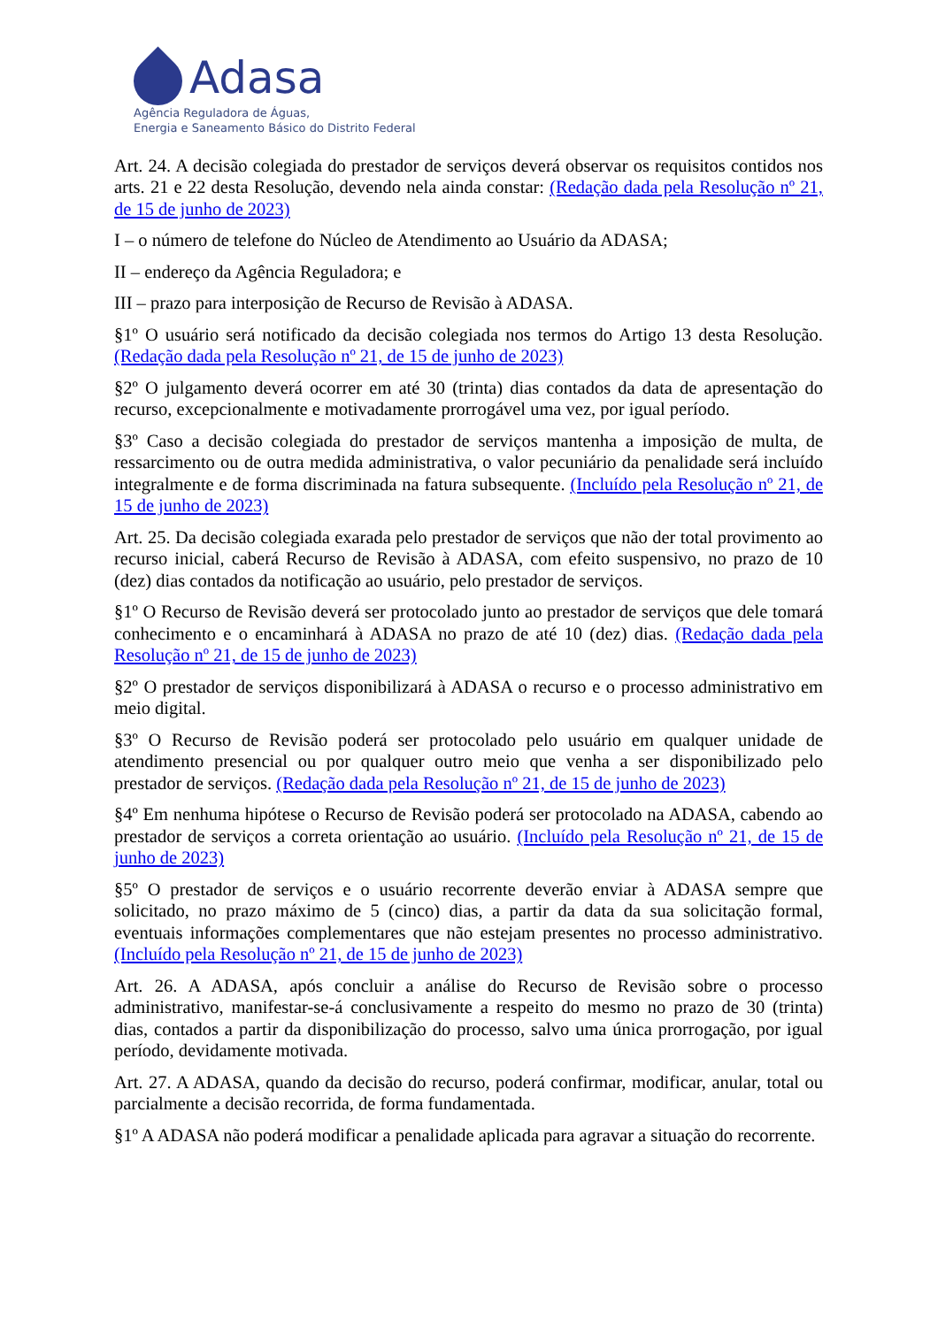Adasa
Agência Reguladora de Águas,
Energia e Saneamento Básico do Distrito Federal
Art. 24. A decisão colegiada do prestador de serviços deverá observar os requisitos contidos nos arts. 21 e 22 desta Resolução, devendo nela ainda constar: (Redação dada pela Resolução nº 21, de 15 de junho de 2023)
I – o número de telefone do Núcleo de Atendimento ao Usuário da ADASA;
II – endereço da Agência Reguladora; e
III – prazo para interposição de Recurso de Revisão à ADASA.
§1º O usuário será notificado da decisão colegiada nos termos do Artigo 13 desta Resolução. (Redação dada pela Resolução nº 21, de 15 de junho de 2023)
§2º O julgamento deverá ocorrer em até 30 (trinta) dias contados da data de apresentação do recurso, excepcionalmente e motivadamente prorrogável uma vez, por igual período.
§3º Caso a decisão colegiada do prestador de serviços mantenha a imposição de multa, de ressarcimento ou de outra medida administrativa, o valor pecuniário da penalidade será incluído integralmente e de forma discriminada na fatura subsequente. (Incluído pela Resolução nº 21, de 15 de junho de 2023)
Art. 25. Da decisão colegiada exarada pelo prestador de serviços que não der total provimento ao recurso inicial, caberá Recurso de Revisão à ADASA, com efeito suspensivo, no prazo de 10 (dez) dias contados da notificação ao usuário, pelo prestador de serviços.
§1º O Recurso de Revisão deverá ser protocolado junto ao prestador de serviços que dele tomará conhecimento e o encaminhará à ADASA no prazo de até 10 (dez) dias. (Redação dada pela Resolução nº 21, de 15 de junho de 2023)
§2º O prestador de serviços disponibilizará à ADASA o recurso e o processo administrativo em meio digital.
§3º O Recurso de Revisão poderá ser protocolado pelo usuário em qualquer unidade de atendimento presencial ou por qualquer outro meio que venha a ser disponibilizado pelo prestador de serviços. (Redação dada pela Resolução nº 21, de 15 de junho de 2023)
§4º Em nenhuma hipótese o Recurso de Revisão poderá ser protocolado na ADASA, cabendo ao prestador de serviços a correta orientação ao usuário. (Incluído pela Resolução nº 21, de 15 de junho de 2023)
§5º O prestador de serviços e o usuário recorrente deverão enviar à ADASA sempre que solicitado, no prazo máximo de 5 (cinco) dias, a partir da data da sua solicitação formal, eventuais informações complementares que não estejam presentes no processo administrativo. (Incluído pela Resolução nº 21, de 15 de junho de 2023)
Art. 26. A ADASA, após concluir a análise do Recurso de Revisão sobre o processo administrativo, manifestar-se-á conclusivamente a respeito do mesmo no prazo de 30 (trinta) dias, contados a partir da disponibilização do processo, salvo uma única prorrogação, por igual período, devidamente motivada.
Art. 27. A ADASA, quando da decisão do recurso, poderá confirmar, modificar, anular, total ou parcialmente a decisão recorrida, de forma fundamentada.
§1º A ADASA não poderá modificar a penalidade aplicada para agravar a situação do recorrente.